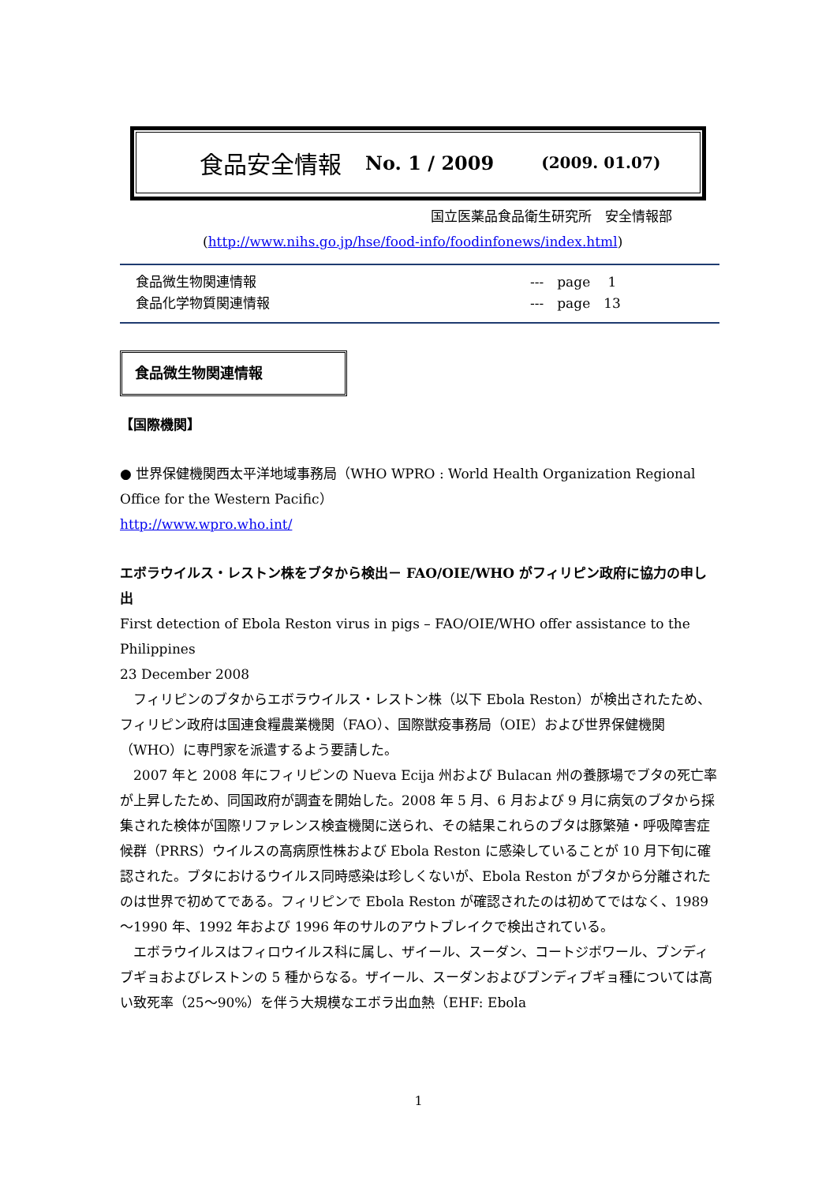食品安全情報 No. 1 / 2009 (2009. 01.07)
国立医薬品食品衛生研究所　安全情報部
(http://www.nihs.go.jp/hse/food-info/foodinfonews/index.html)
食品微生物関連情報
食品化学物質関連情報
---　page　 1
---　page　13
食品微生物関連情報
【国際機関】
● 世界保健機関西太平洋地域事務局（WHO WPRO : World Health Organization Regional Office for the Western Pacific）
http://www.wpro.who.int/
エボラウイルス・レストン株をブタから検出－ FAO/OIE/WHO がフィリピン政府に協力の申し出
First detection of Ebola Reston virus in pigs – FAO/OIE/WHO offer assistance to the Philippines
23 December 2008
　フィリピンのブタからエボラウイルス・レストン株（以下 Ebola Reston）が検出されたため、フィリピン政府は国連食糧農業機関（FAO）、国際獣疫事務局（OIE）および世界保健機関（WHO）に専門家を派遣するよう要請した。
　2007 年と 2008 年にフィリピンの Nueva Ecija 州および Bulacan 州の養豚場でブタの死亡率が上昇したため、同国政府が調査を開始した。2008 年 5 月、6 月および 9 月に病気のブタから採集された検体が国際リファレンス検査機関に送られ、その結果これらのブタは豚繁殖・呼吸障害症候群（PRRS）ウイルスの高病原性株および Ebola Reston に感染していることが 10 月下旬に確認された。ブタにおけるウイルス同時感染は珍しくないが、Ebola Reston がブタから分離されたのは世界で初めてである。フィリピンで Ebola Reston が確認されたのは初めてではなく、1989～1990 年、1992 年および 1996 年のサルのアウトブレイクで検出されている。
　エボラウイルスはフィロウイルス科に属し、ザイール、スーダン、コートジボワール、ブンディブギョおよびレストンの 5 種からなる。ザイール、スーダンおよびブンディブギョ種については高い致死率（25～90%）を伴う大規模なエボラ出血熱（EHF: Ebola
1